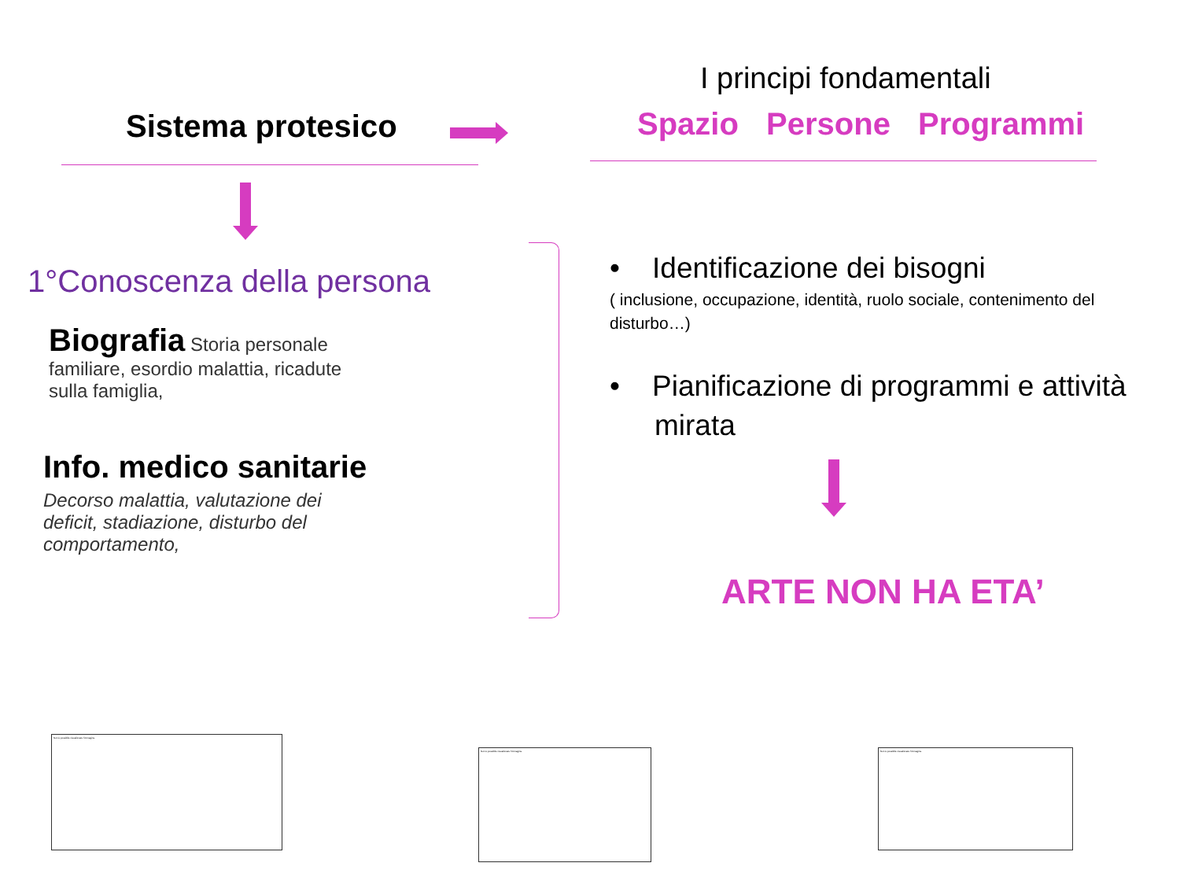Sistema protesico
1°Conoscenza della persona
Biografia Storia personale familiare, esordio malattia, ricadute sulla famiglia,
Info. medico sanitarie
Decorso malattia, valutazione dei deficit, stadiazione, disturbo del comportamento,
I principi fondamentali
Spazio Persone Programmi
• Identificazione dei bisogni
( inclusione, occupazione, identità, ruolo sociale, contenimento del disturbo…)
• Pianificazione di programmi e attività mirata
ARTE NON HA ETA’
Non è possibile visualizzare l'immagine.
Non è possibile visualizzare l'immagine. Non è possibile visualizzare l'immagine.